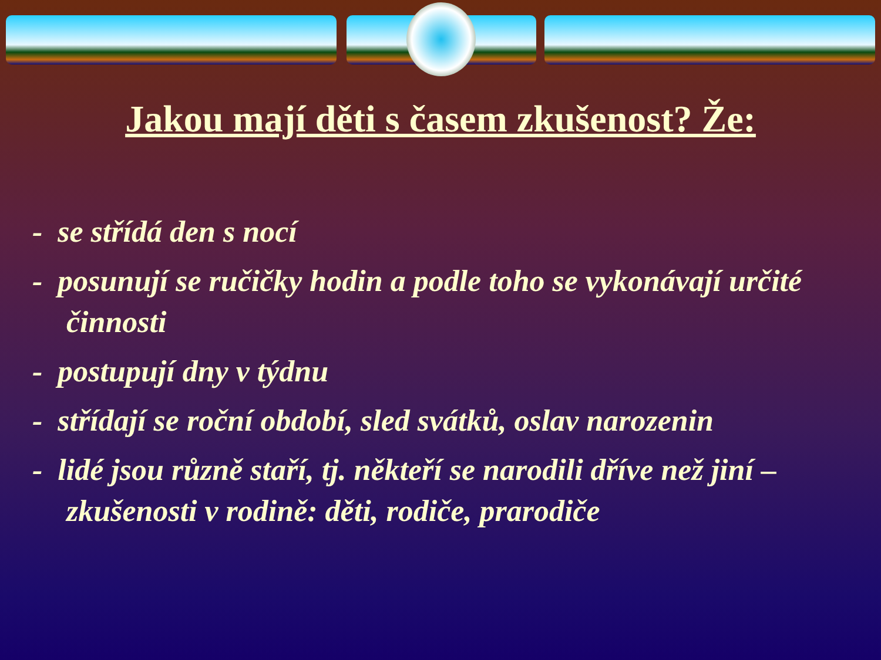Jakou mají děti s časem zkušenost? Že:
- se střídá den s nocí
- posunují se ručičky hodin a podle toho se vykonávají určité činnosti
- postupují dny v týdnu
- střídají se roční období, sled svátků, oslav narozenin
- lidé jsou různě staří, tj. někteří se narodili dříve než jiní – zkušenosti v rodině: děti, rodiče, prarodiče